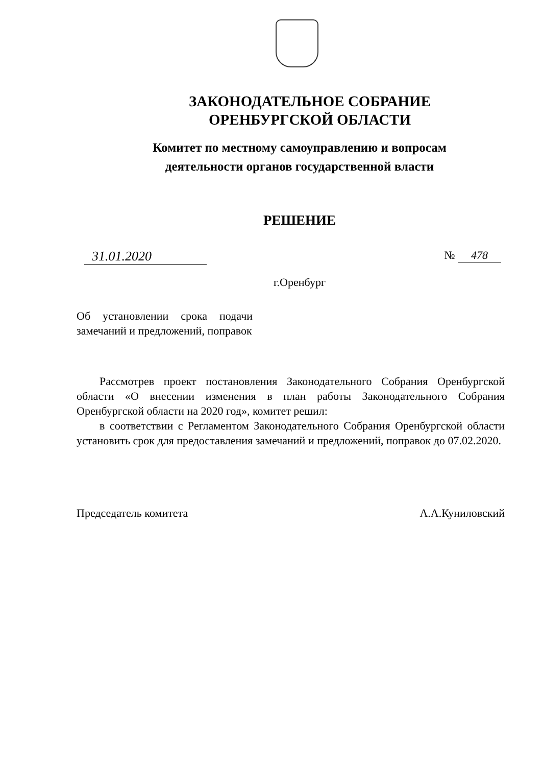ЗАКОНОДАТЕЛЬНОЕ СОБРАНИЕ
ОРЕНБУРГСКОЙ ОБЛАСТИ
Комитет по местному самоуправлению и вопросам
деятельности органов государственной власти
РЕШЕНИЕ
31.01.2020
№ 478
г.Оренбург
Об установлении срока подачи замечаний и предложений, поправок
Рассмотрев проект постановления Законодательного Собрания Оренбургской области «О внесении изменения в план работы Законодательного Собрания Оренбургской области на 2020 год», комитет решил:
в соответствии с Регламентом Законодательного Собрания Оренбургской области установить срок для предоставления замечаний и предложений, поправок до 07.02.2020.
Председатель комитета А.А.Куниловский